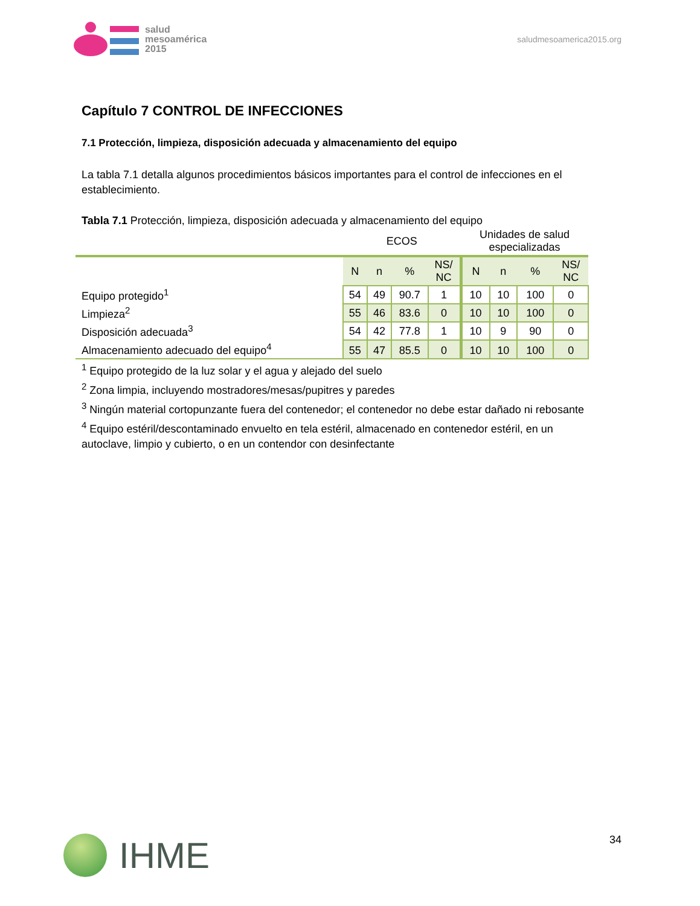salud
mesoamérica
2015
saludmesoamerica2015.org
Capítulo 7 CONTROL DE INFECCIONES
7.1 Protección, limpieza, disposición adecuada y almacenamiento del equipo
La tabla 7.1 detalla algunos procedimientos básicos importantes para el control de infecciones en el establecimiento.
Tabla 7.1 Protección, limpieza, disposición adecuada y almacenamiento del equipo
| | ECOS | | | | Unidades de salud especializadas | | | |
| | N | n | % | NS/ NC | N | n | % | NS/ NC |
| Equipo protegido<sup>1</sup> | 54 | 49 | 90.7 | 1 | 10 | 10 | 100 | 0 |
| Limpieza<sup>2</sup> | 55 | 46 | 83.6 | 0 | 10 | 10 | 100 | 0 |
| Disposición adecuada<sup>3</sup> | 54 | 42 | 77.8 | 1 | 10 | 9 | 90 | 0 |
| Almacenamiento adecuado del equipo<sup>4</sup> | 55 | 47 | 85.5 | 0 | 10 | 10 | 100 | 0 |
<sup>1</sup> Equipo protegido de la luz solar y el agua y alejado del suelo
<sup>2</sup> Zona limpia, incluyendo mostradores/mesas/pupitres y paredes
<sup>3</sup> Ningún material cortopunzante fuera del contenedor; el contenedor no debe estar dañado ni rebosante
<sup>4</sup> Equipo estéril/descontaminado envuelto en tela estéril, almacenado en contenedor estéril, en un autoclave, limpio y cubierto, o en un contendor con desinfectante
IHME
34